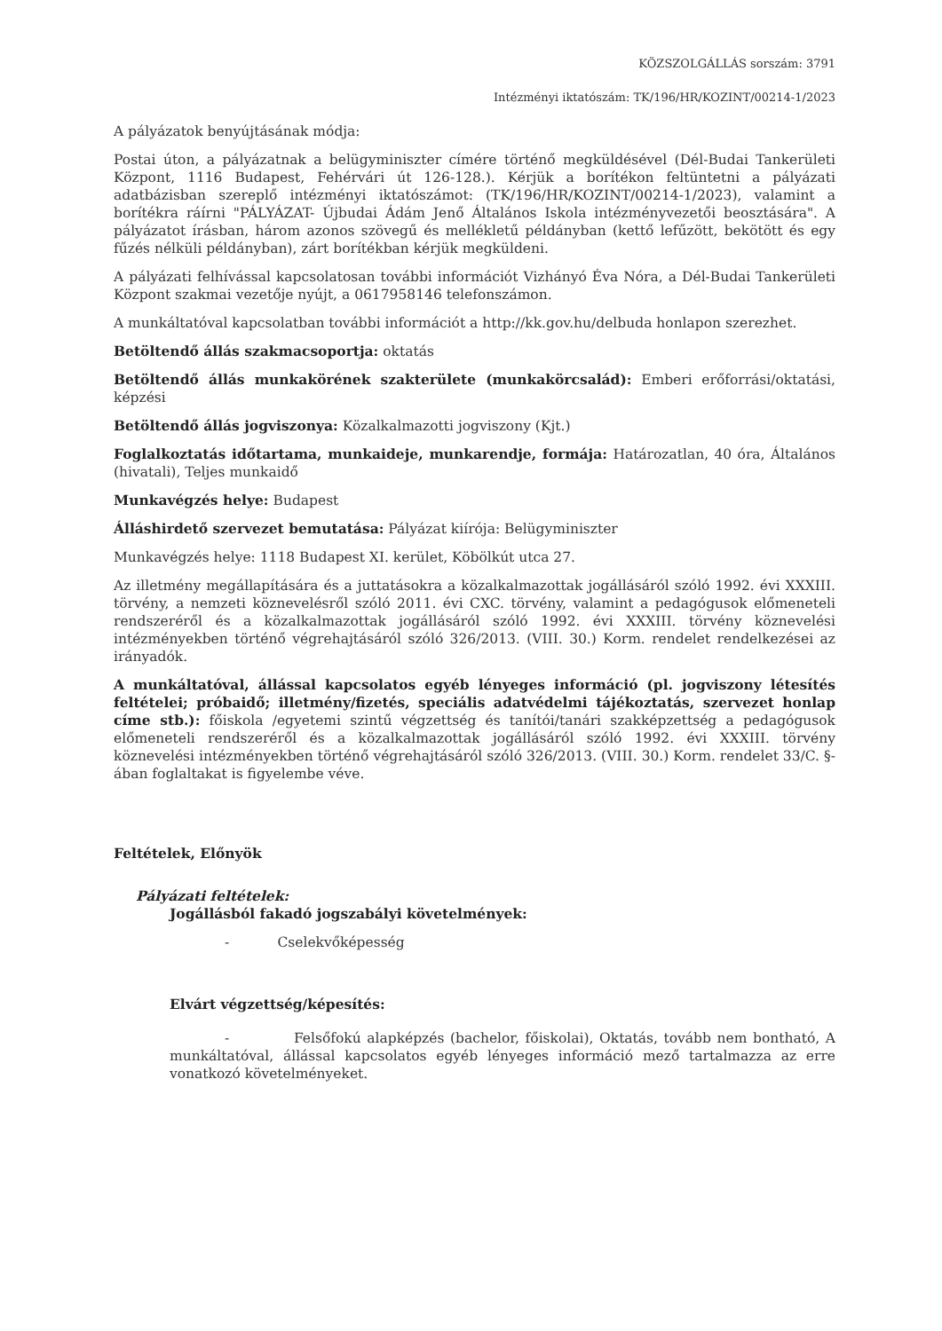KÖZSZOLGÁLLÁS sorszám: 3791
Intézményi iktatószám: TK/196/HR/KOZINT/00214-1/2023
A pályázatok benyújtásának módja:
Postai úton, a pályázatnak a belügyminiszter címére történő megküldésével (Dél-Budai Tankerületi Központ, 1116 Budapest, Fehérvári út 126-128.). Kérjük a borítékon feltüntetni a pályázati adatbázisban szereplő intézményi iktatószámot: (TK/196/HR/KOZINT/00214-1/2023), valamint a borítékra ráírni "PÁLYÁZAT- Újbudai Ádám Jenő Általános Iskola intézményvezetői beosztására". A pályázatot írásban, három azonos szövegű és mellékletű példányban (kettő lefűzött, bekötött és egy fűzés nélküli példányban), zárt borítékban kérjük megküldeni.
A pályázati felhívással kapcsolatosan további információt Vizhányó Éva Nóra, a Dél-Budai Tankerületi Központ szakmai vezetője nyújt, a 0617958146 telefonszámon.
A munkáltatóval kapcsolatban további információt a http://kk.gov.hu/delbuda honlapon szerezhet.
Betöltendő állás szakmacsoportja: oktatás
Betöltendő állás munkakörének szakterülete (munkakörcsalád): Emberi erőforrási/oktatási, képzési
Betöltendő állás jogviszonya: Közalkalmazotti jogviszony (Kjt.)
Foglalkoztatás időtartama, munkaideje, munkarendje, formája: Határozatlan, 40 óra, Általános (hivatali), Teljes munkaidő
Munkavégzés helye: Budapest
Álláshirdető szervezet bemutatása: Pályázat kiírója: Belügyminiszter
Munkavégzés helye: 1118 Budapest XI. kerület, Köbölkút utca 27.
Az illetmény megállapítására és a juttatásokra a közalkalmazottak jogállásáról szóló 1992. évi XXXIII. törvény, a nemzeti köznevelésről szóló 2011. évi CXC. törvény, valamint a pedagógusok előmeneteli rendszeréről és a közalkalmazottak jogállásáról szóló 1992. évi XXXIII. törvény köznevelési intézményekben történő végrehajtásáról szóló 326/2013. (VIII. 30.) Korm. rendelet rendelkezései az irányadók.
A munkáltatóval, állással kapcsolatos egyéb lényeges információ (pl. jogviszony létesítés feltételei; próbaidő; illetmény/fizetés, speciális adatvédelmi tájékoztatás, szervezet honlap címe stb.): főiskola /egyetemi szintű végzettség és tanítói/tanári szakképzettség a pedagógusok előmeneteli rendszeréről és a közalkalmazottak jogállásáról szóló 1992. évi XXXIII. törvény köznevelési intézményekben történő végrehajtásáról szóló 326/2013. (VIII. 30.) Korm. rendelet 33/C. §-ában foglaltakat is figyelembe véve.
Feltételek, Előnyök
Pályázati feltételek:
Jogállásból fakadó jogszabályi követelmények:
- Cselekvőképesség
Elvárt végzettség/képesítés:
- Felsőfokú alapképzés (bachelor, főiskolai), Oktatás, tovább nem bontható, A munkáltatóval, állással kapcsolatos egyéb lényeges információ mező tartalmazza az erre vonatkozó követelményeket.